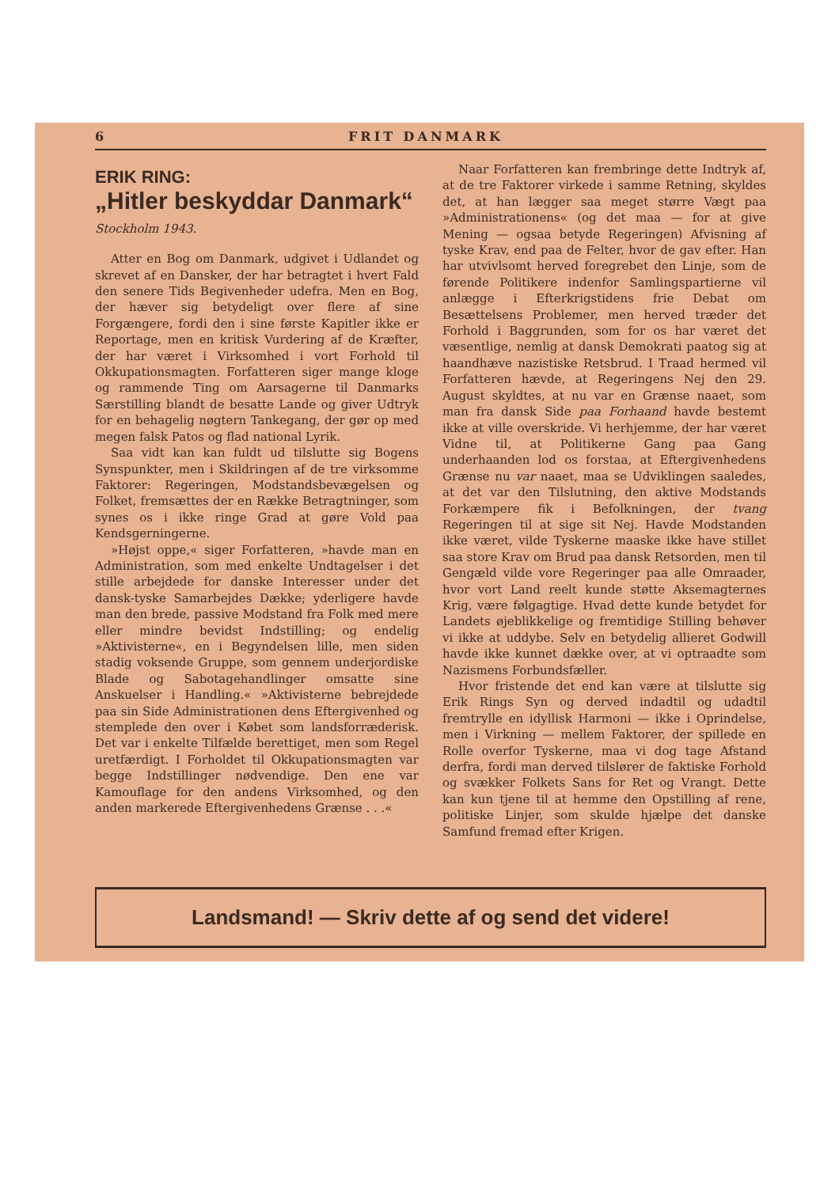6 FRIT DANMARK
ERIK RING:
„Hitler beskyddar Danmark“
Stockholm 1943.
Atter en Bog om Danmark, udgivet i Udlandet og skrevet af en Dansker, der har betragtet i hvert Fald den senere Tids Begivenheder udefra. Men en Bog, der hæver sig betydeligt over flere af sine Forgængere, fordi den i sine første Kapitler ikke er Reportage, men en kritisk Vurdering af de Kræfter, der har været i Virksomhed i vort Forhold til Okkupationsmagten. Forfatteren siger mange kloge og rammende Ting om Aarsagerne til Danmarks Særstilling blandt de besatte Lande og giver Udtryk for en behagelig nøgtern Tankegang, der gør op med megen falsk Patos og flad national Lyrik.
Saa vidt kan kan fuldt ud tilslutte sig Bogens Synspunkter, men i Skildringen af de tre virksomme Faktorer: Regeringen, Modstandsbevægelsen og Folket, fremsættes der en Række Betragtninger, som synes os i ikke ringe Grad at gøre Vold paa Kendsgerningerne.
»Højst oppe,« siger Forfatteren, »havde man en Administration, som med enkelte Undtagelser i det stille arbejdede for danske Interesser under det dansk-tyske Samarbejdes Dække; yderligere havde man den brede, passive Modstand fra Folk med mere eller mindre bevidst Indstilling; og endelig »Aktivisterne«, en i Begyndelsen lille, men siden stadig voksende Gruppe, som gennem underjordiske Blade og Sabotagehandlinger omsatte sine Anskuelser i Handling.« »Aktivisterne bebrejdede paa sin Side Administrationen dens Eftergivenhed og stemplede den over i Købet som landsforræderisk. Det var i enkelte Tilfælde berettiget, men som Regel uretfærdigt. I Forholdet til Okkupationsmagten var begge Indstillinger nødvendige. Den ene var Kamouflage for den andens Virksomhed, og den anden markerede Eftergivenhedens Grænse . . .«
Naar Forfatteren kan frembringe dette Indtryk af, at de tre Faktorer virkede i samme Retning, skyldes det, at han lægger saa meget større Vægt paa »Administrationens« (og det maa — for at give Mening — ogsaa betyde Regeringen) Afvisning af tyske Krav, end paa de Felter, hvor de gav efter. Han har utvivlsomt herved foregrebet den Linje, som de førende Politikere indenfor Samlingspartierne vil anlægge i Efterkrigstidens frie Debat om Besættelsens Problemer, men herved træder det Forhold i Baggrunden, som for os har været det væsentlige, nemlig at dansk Demokrati paatog sig at haandhæve nazistiske Retsbrud. I Traad hermed vil Forfatteren hævde, at Regeringens Nej den 29. August skyldtes, at nu var en Grænse naaet, som man fra dansk Side paa Forhaand havde bestemt ikke at ville overskride. Vi herhjemme, der har været Vidne til, at Politikerne Gang paa Gang underhaanden lod os forstaa, at Eftergivenhedens Grænse nu var naaet, maa se Udviklingen saaledes, at det var den Tilslutning, den aktive Modstands Forkæmpere fik i Befolkningen, der tvang Regeringen til at sige sit Nej. Havde Modstanden ikke været, vilde Tyskerne maaske ikke have stillet saa store Krav om Brud paa dansk Retsorden, men til Gengæld vilde vore Regeringer paa alle Omraader, hvor vort Land reelt kunde støtte Aksemagternes Krig, være følgagtige. Hvad dette kunde betydet for Landets øjeblikkelige og fremtidige Stilling behøver vi ikke at uddybe. Selv en betydelig allieret Godwill havde ikke kunnet dække over, at vi optraadte som Nazismens Forbundsfæller.
Hvor fristende det end kan være at tilslutte sig Erik Rings Syn og derved indadtil og udadtil fremtrylle en idyllisk Harmoni — ikke i Oprindelse, men i Virkning — mellem Faktorer, der spillede en Rolle overfor Tyskerne, maa vi dog tage Afstand derfra, fordi man derved tilslører de faktiske Forhold og svækker Folkets Sans for Ret og Vrangt. Dette kan kun tjene til at hemme den Opstilling af rene, politiske Linjer, som skulde hjælpe det danske Samfund fremad efter Krigen.
Landsmand! — Skriv dette af og send det videre!